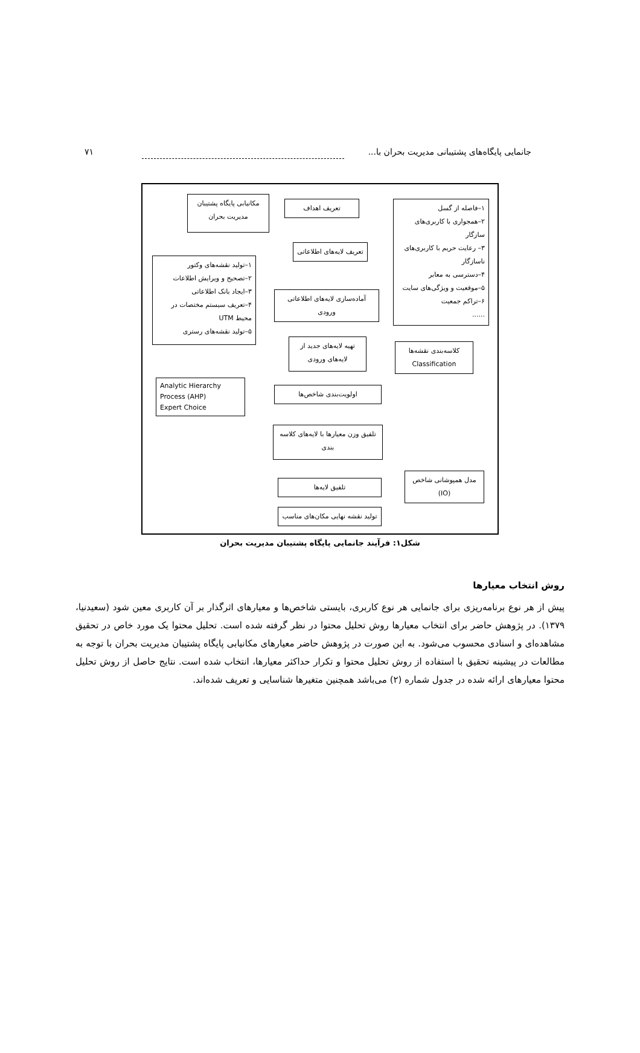جانمایی پایگاه‌های پشتیبانی مدیریت بحران با... ۷۱
۱–فاصله از گسل
۲–همجواری با کاربری‌های سازگار
۳– رعایت حریم با کاربری‌های ناسازگار
۴–دسترسی به معابر
۵–موقعیت و ویژگی‌های سایت
۶–تراکم جمعیت
......
تعریف اهداف
مکانیابی پایگاه پشتیبان مدیریت بحران
تعریف لایه‌های اطلاعاتی
۱–تولید نقشه‌های وکتور
۲–تصحیح و ویرایش اطلاعات
۳–ایجاد بانک اطلاعاتی
۴–تعریف سیستم مختصات در محیط UTM
۵–تولید نقشه‌های رستری
آماده‌سازی لایه‌های اطلاعاتی ورودی
تهیه لایه‌های جدید از لایه‌های ورودی
کلاسه‌بندی نقشه‌ها
Classification
Analytic Hierarchy Process (AHP)
Expert Choice
اولویت‌بندی شاخص‌ها
تلفیق وزن معیارها با لایه‌های کلاسه بندی
تلفیق لایه‌ها
مدل همپوشانی شاخص
(IO)
تولید نقشه نهایی مکان‌های مناسب
شکل۱: فرآیند جانمایی پایگاه پشتیبان مدیریت بحران
روش انتخاب معیارها
پیش از هر نوع برنامه‌ریزی برای جانمایی هر نوع کاربری، بایستی شاخص‌ها و معیارهای اثرگذار بر آن کاربری معین شود (سعیدنیا، ۱۳۷۹). در پژوهش حاضر برای انتخاب معیارها روش تحلیل محتوا در نظر گرفته شده است. تحلیل محتوا یک مورد خاص در تحقیق مشاهده‌ای و اسنادی محسوب می‌شود. به این صورت در پژوهش حاضر معیارهای مکانیابی پایگاه پشتیبان مدیریت بحران با توجه به مطالعات در پیشینه تحقیق با استفاده از روش تحلیل محتوا و تکرار حداکثر معیارها، انتخاب شده است. نتایج حاصل از روش تحلیل محتوا معیارهای ارائه شده در جدول شماره (۲) می‌باشد همچنین متغیرها شناسایی و تعریف شده‌اند.